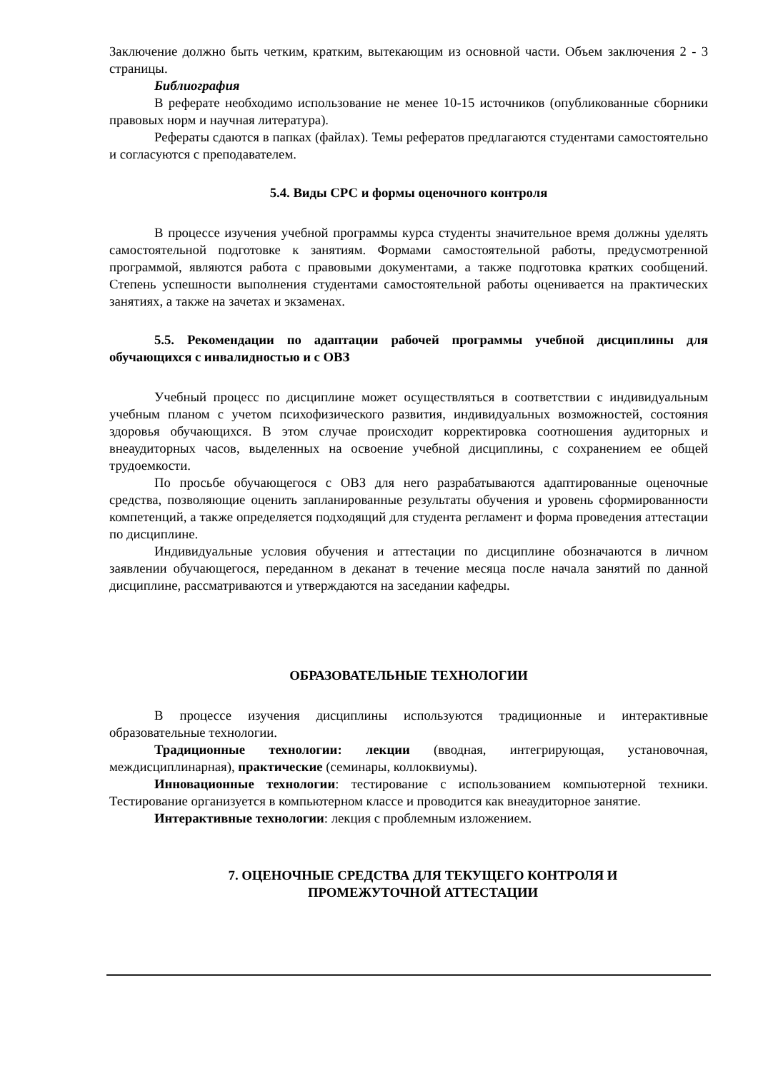Заключение должно быть четким, кратким, вытекающим из основной части. Объем заключения 2 - 3 страницы.
Библиография
В реферате необходимо использование не менее 10-15 источников (опубликованные сборники правовых норм и научная литература).
Рефераты сдаются в папках (файлах). Темы рефератов предлагаются студентами самостоятельно и согласуются с преподавателем.
5.4. Виды СРС и формы оценочного контроля
В процессе изучения учебной программы курса студенты значительное время должны уделять самостоятельной подготовке к занятиям. Формами самостоятельной работы, предусмотренной программой, являются работа с правовыми документами, а также подготовка кратких сообщений. Степень успешности выполнения студентами самостоятельной работы оценивается на практических занятиях, а также на зачетах и экзаменах.
5.5. Рекомендации по адаптации рабочей программы учебной дисциплины для обучающихся с инвалидностью и с ОВЗ
Учебный процесс по дисциплине может осуществляться в соответствии с индивидуальным учебным планом с учетом психофизического развития, индивидуальных возможностей, состояния здоровья обучающихся. В этом случае происходит корректировка соотношения аудиторных и внеаудиторных часов, выделенных на освоение учебной дисциплины, с сохранением ее общей трудоемкости.
По просьбе обучающегося с ОВЗ для него разрабатываются адаптированные оценочные средства, позволяющие оценить запланированные результаты обучения и уровень сформированности компетенций, а также определяется подходящий для студента регламент и форма проведения аттестации по дисциплине.
Индивидуальные условия обучения и аттестации по дисциплине обозначаются в личном заявлении обучающегося, переданном в деканат в течение месяца после начала занятий по данной дисциплине, рассматриваются и утверждаются на заседании кафедры.
ОБРАЗОВАТЕЛЬНЫЕ ТЕХНОЛОГИИ
В процессе изучения дисциплины используются традиционные и интерактивные образовательные технологии.
Традиционные технологии: лекции (вводная, интегрирующая, установочная, междисциплинарная), практические (семинары, коллоквиумы).
Инновационные технологии: тестирование с использованием компьютерной техники. Тестирование организуется в компьютерном классе и проводится как внеаудиторное занятие.
Интерактивные технологии: лекция с проблемным изложением.
7. ОЦЕНОЧНЫЕ СРЕДСТВА ДЛЯ ТЕКУЩЕГО КОНТРОЛЯ И
ПРОМЕЖУТОЧНОЙ АТТЕСТАЦИИ